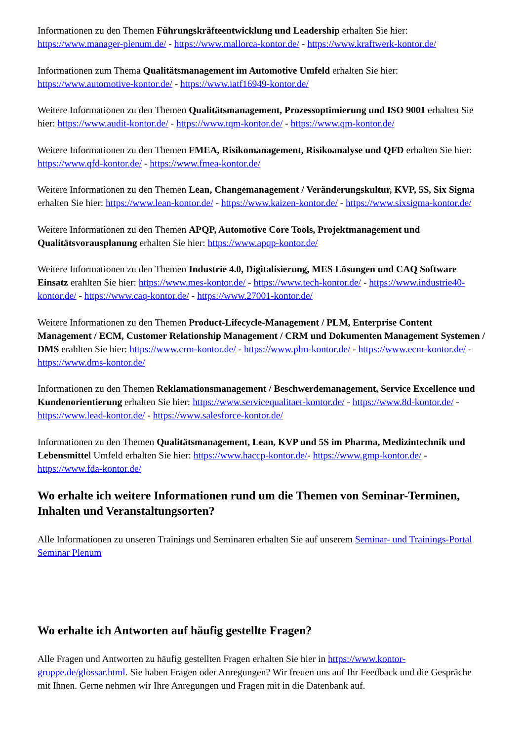Informationen zu den Themen Führungskräfteentwicklung und Leadership erhalten Sie hier: https://www.manager-plenum.de/ - https://www.mallorca-kontor.de/ - https://www.kraftwerk-kontor.de/
Informationen zum Thema Qualitätsmanagement im Automotive Umfeld erhalten Sie hier: https://www.automotive-kontor.de/ - https://www.iatf16949-kontor.de/
Weitere Informationen zu den Themen Qualitätsmanagement, Prozessoptimierung und ISO 9001 erhalten Sie hier: https://www.audit-kontor.de/ - https://www.tqm-kontor.de/ - https://www.qm-kontor.de/
Weitere Informationen zu den Themen FMEA, Risikomanagement, Risikoanalyse und QFD erhalten Sie hier: https://www.qfd-kontor.de/ - https://www.fmea-kontor.de/
Weitere Informationen zu den Themen Lean, Changemanagement / Veränderungskultur, KVP, 5S, Six Sigma erhalten Sie hier: https://www.lean-kontor.de/ - https://www.kaizen-kontor.de/ - https://www.sixsigma-kontor.de/
Weitere Informationen zu den Themen APQP, Automotive Core Tools, Projektmanagement und Qualitätsvorausplanung erhalten Sie hier: https://www.apqp-kontor.de/
Weitere Informationen zu den Themen Industrie 4.0, Digitalisierung, MES Lösungen und CAQ Software Einsatz erahlten Sie hier: https://www.mes-kontor.de/ - https://www.tech-kontor.de/ - https://www.industrie40-kontor.de/ - https://www.caq-kontor.de/ - https://www.27001-kontor.de/
Weitere Informationen zu den Themen Product-Lifecycle-Management / PLM, Enterprise Content Management / ECM, Customer Relationship Management / CRM und Dokumenten Management Systemen / DMS erahlten Sie hier: https://www.crm-kontor.de/ - https://www.plm-kontor.de/ - https://www.ecm-kontor.de/ - https://www.dms-kontor.de/
Informationen zu den Themen Reklamationsmanagement / Beschwerdemanagement, Service Excellence und Kundenorientierung erhalten Sie hier: https://www.servicequalitaet-kontor.de/ - https://www.8d-kontor.de/ - https://www.lead-kontor.de/ - https://www.salesforce-kontor.de/
Informationen zu den Themen Qualitätsmanagement, Lean, KVP und 5S im Pharma, Medizintechnik und Lebensmittel Umfeld erhalten Sie hier: https://www.haccp-kontor.de/- https://www.gmp-kontor.de/ - https://www.fda-kontor.de/
Wo erhalte ich weitere Informationen rund um die Themen von Seminar-Terminen, Inhalten und Veranstaltungsorten?
Alle Informationen zu unseren Trainings und Seminaren erhalten Sie auf unserem Seminar- und Trainings-Portal Seminar Plenum
Wo erhalte ich Antworten auf häufig gestellte Fragen?
Alle Fragen und Antworten zu häufig gestellten Fragen erhalten Sie hier in https://www.kontor-gruppe.de/glossar.html. Sie haben Fragen oder Anregungen? Wir freuen uns auf Ihr Feedback und die Gespräche mit Ihnen. Gerne nehmen wir Ihre Anregungen und Fragen mit in die Datenbank auf.